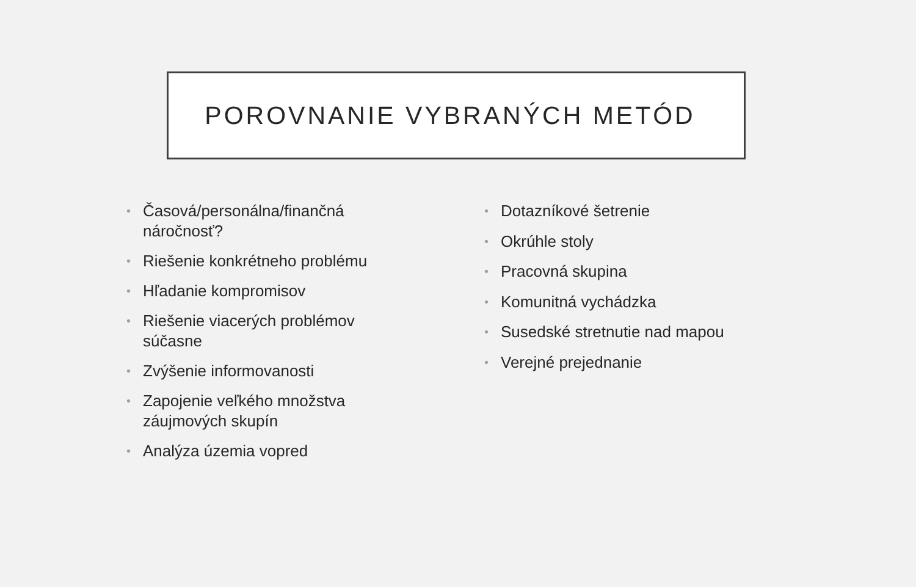POROVNANIE VYBRANÝCH METÓD
• Časová/personálna/finančná náročnosť?
• Riešenie konkrétneho problému
• Hľadanie kompromisov
• Riešenie viacerých problémov súčasne
• Zvýšenie informovanosti
• Zapojenie veľkého množstva záujmových skupín
• Analýza územia vopred
• Dotazníkové šetrenie
• Okrúhle stoly
• Pracovná skupina
• Komunitná vychádzka
• Susedské stretnutie nad mapou
• Verejné prejednanie